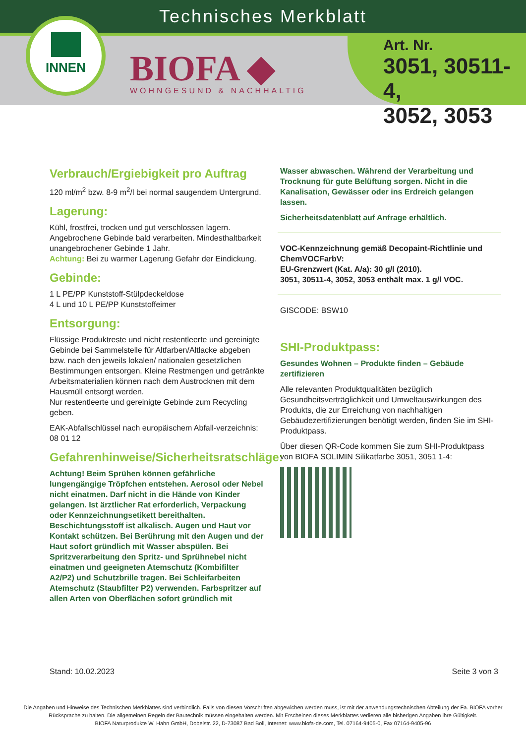Technisches Merkblatt
INNEN
BIOFA ◆
WOHNGESUND & NACHHALTIG
Art. Nr.
3051, 30511-4,
3052, 3053
Verbrauch/Ergiebigkeit pro Auftrag
120 ml/m<sup>2</sup> bzw. 8-9 m<sup>2</sup>/l bei normal saugendem Untergrund.
Lagerung:
Kühl, frostfrei, trocken und gut verschlossen lagern. Angebrochene Gebinde bald verarbeiten. Mindesthaltbarkeit unangebrochener Gebinde 1 Jahr.
Achtung: Bei zu warmer Lagerung Gefahr der Eindickung.
Gebinde:
1 L PE/PP Kunststoff-Stülpdeckeldose
4 L und 10 L PE/PP Kunststoffeimer
Entsorgung:
Flüssige Produktreste und nicht restentleerte und gereinigte Gebinde bei Sammelstelle für Altfarben/Altlacke abgeben bzw. nach den jeweils lokalen/ nationalen gesetzlichen Bestimmungen entsorgen. Kleine Restmengen und getränkte Arbeitsmaterialien können nach dem Austrocknen mit dem Hausmüll entsorgt werden.
Nur restentleerte und gereinigte Gebinde zum Recycling geben.
EAK-Abfallschlüssel nach europäischem Abfall-verzeichnis: 08 01 12
Gefahrenhinweise/Sicherheitsratschläge:
Achtung! Beim Sprühen können gefährliche lungengängige Tröpfchen entstehen. Aerosol oder Nebel nicht einatmen. Darf nicht in die Hände von Kinder gelangen. Ist ärztlicher Rat erforderlich, Verpackung oder Kennzeichnungsetikett bereithalten. Beschichtungsstoff ist alkalisch. Augen und Haut vor Kontakt schützen. Bei Berührung mit den Augen und der Haut sofort gründlich mit Wasser abspülen. Bei Spritzverarbeitung den Spritz- und Sprühnebel nicht einatmen und geeigneten Atemschutz (Kombifilter A2/P2) und Schutzbrille tragen. Bei Schleifarbeiten Atemschutz (Staubfilter P2) verwenden. Farbspritzer auf allen Arten von Oberflächen sofort gründlich mit
Wasser abwaschen. Während der Verarbeitung und Trocknung für gute Belüftung sorgen. Nicht in die Kanalisation, Gewässer oder ins Erdreich gelangen lassen.
Sicherheitsdatenblatt auf Anfrage erhältlich.
VOC-Kennzeichnung gemäß Decopaint-Richtlinie und ChemVOCFarbV:
EU-Grenzwert (Kat. A/a): 30 g/l (2010).
3051, 30511-4, 3052, 3053 enthält max. 1 g/l VOC.
GISCODE: BSW10
SHI-Produktpass:
Gesundes Wohnen – Produkte finden – Gebäude zertifizieren
Alle relevanten Produktqualitäten bezüglich Gesundheitsverträglichkeit und Umweltauswirkungen des Produkts, die zur Erreichung von nachhaltigen Gebäudezertifizierungen benötigt werden, finden Sie im SHI-Produktpass.
Über diesen QR-Code kommen Sie zum SHI-Produktpass von BIOFA SOLIMIN Silikatfarbe 3051, 3051 1-4:
Stand: 10.02.2023 Seite 3 von 3
Die Angaben und Hinweise des Technischen Merkblattes sind verbindlich. Falls von diesen Vorschriften abgewichen werden muss, ist mit der anwendungstechnischen Abteilung der Fa. BIOFA vorher Rücksprache zu halten. Die allgemeinen Regeln der Bautechnik müssen eingehalten werden. Mit Erscheinen dieses Merkblattes verlieren alle bisherigen Angaben ihre Gültigkeit.
BIOFA Naturprodukte W. Hahn GmbH, Dobelstr. 22, D-73087 Bad Boll, Internet: www.biofa-de.com, Tel. 07164-9405-0, Fax 07164-9405-96